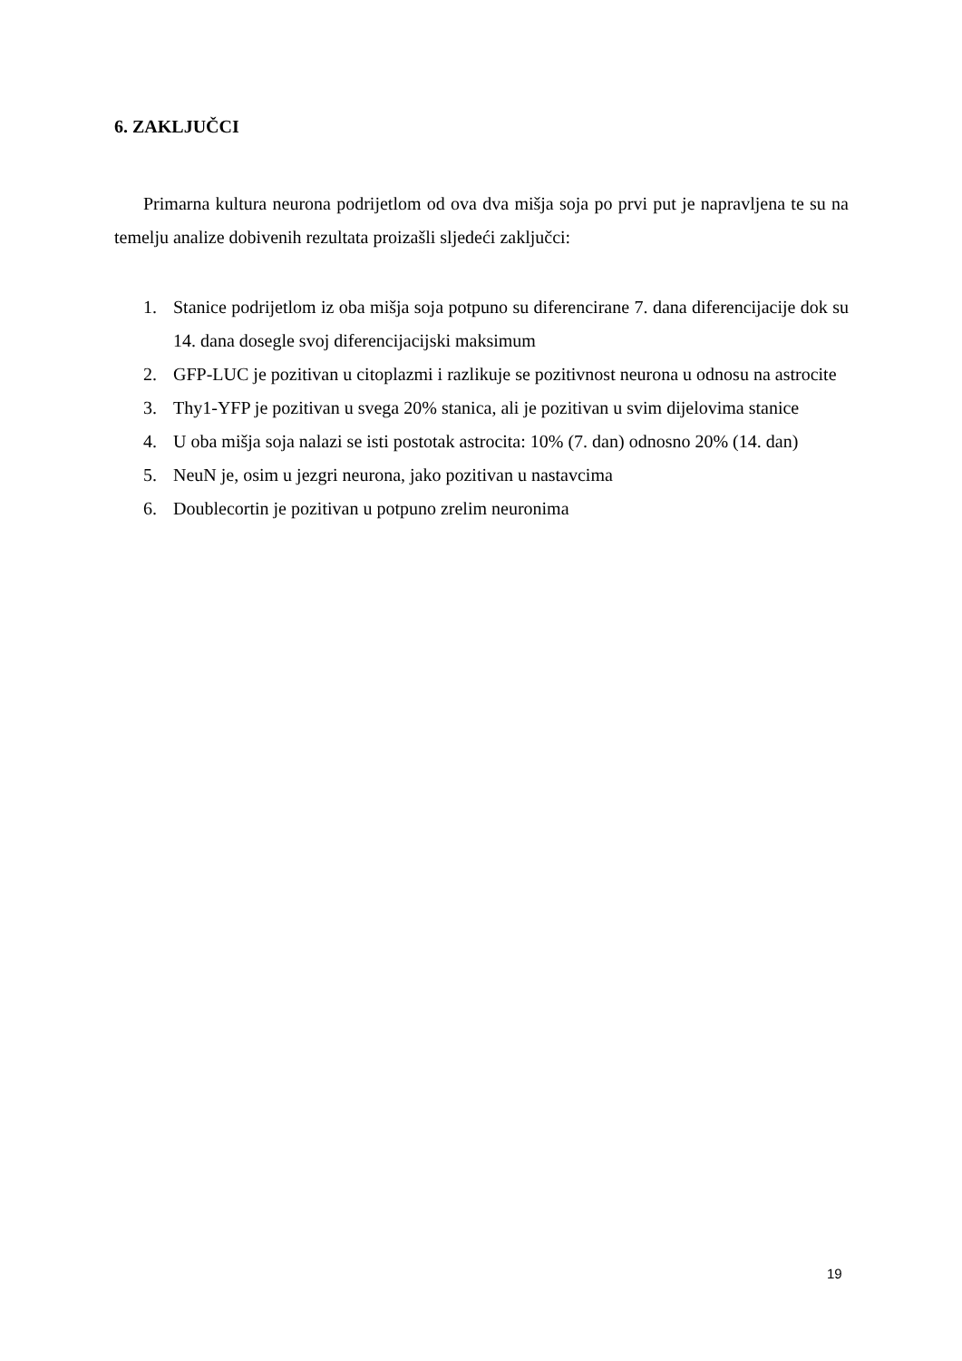6. ZAKLJUČCI
Primarna kultura neurona podrijetlom od ova dva mišja soja po prvi put je napravljena te su na temelju analize dobivenih rezultata proizašli sljedeći zaključci:
1. Stanice podrijetlom iz oba mišja soja potpuno su diferencirane 7. dana diferencijacije dok su 14. dana dosegle svoj diferencijacijski maksimum
2. GFP-LUC je pozitivan u citoplazmi i razlikuje se pozitivnost neurona u odnosu na astrocite
3. Thy1-YFP je pozitivan u svega 20% stanica, ali je pozitivan u svim dijelovima stanice
4. U oba mišja soja nalazi se isti postotak astrocita: 10% (7. dan) odnosno 20% (14. dan)
5. NeuN je, osim u jezgri neurona, jako pozitivan u nastavcima
6. Doublecortin je pozitivan u potpuno zrelim neuronima
19